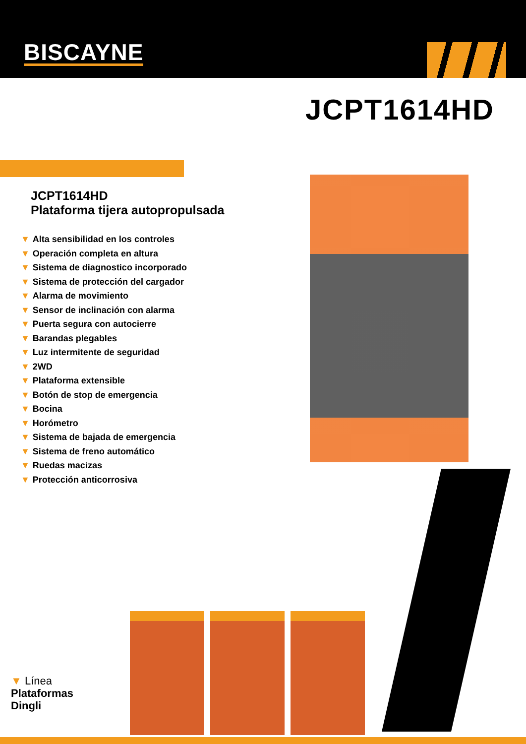BISCAYNE
JCPT1614HD
JCPT1614HD
Plataforma tijera autopropulsada
▼ Alta sensibilidad en los controles
▼ Operación completa en altura
▼ Sistema de diagnostico incorporado
▼ Sistema de protección del cargador
▼ Alarma de movimiento
▼ Sensor de inclinación con alarma
▼ Puerta segura con autocierre
▼ Barandas plegables
▼ Luz intermitente de seguridad
▼ 2WD
▼ Plataforma extensible
▼ Botón de stop de emergencia
▼ Bocina
▼ Horómetro
▼ Sistema de bajada de emergencia
▼ Sistema de freno automático
▼ Ruedas macizas
▼ Protección anticorrosiva
▼ Línea
Plataformas
Dingli